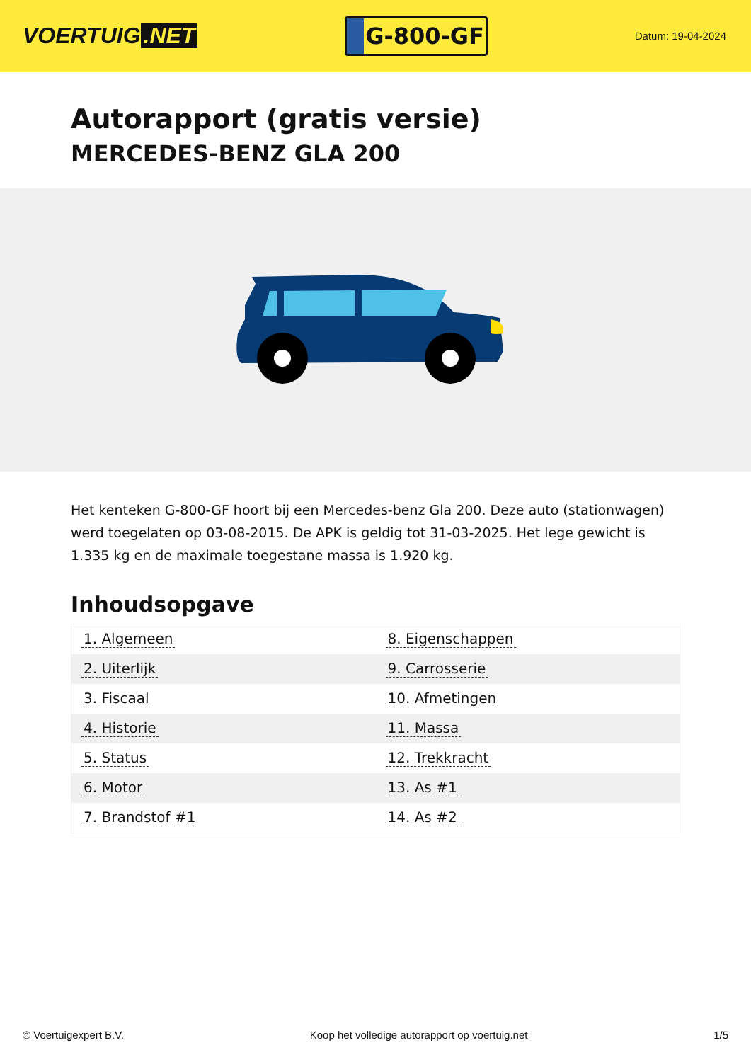VOERTUIG.NET
G-800-GF
Datum: 19-04-2024
Autorapport (gratis versie)
MERCEDES-BENZ GLA 200
Het kenteken G-800-GF hoort bij een Mercedes-benz Gla 200. Deze auto (stationwagen) werd toegelaten op 03-08-2015. De APK is geldig tot 31-03-2025. Het lege gewicht is 1.335 kg en de maximale toegestane massa is 1.920 kg.
Inhoudsopgave
| 1. Algemeen | 8. Eigenschappen |
| 2. Uiterlijk | 9. Carrosserie |
| 3. Fiscaal | 10. Afmetingen |
| 4. Historie | 11. Massa |
| 5. Status | 12. Trekkracht |
| 6. Motor | 13. As #1 |
| 7. Brandstof #1 | 14. As #2 |
© Voertuigexpert B.V. Koop het volledige autorapport op voertuig.net 1/5